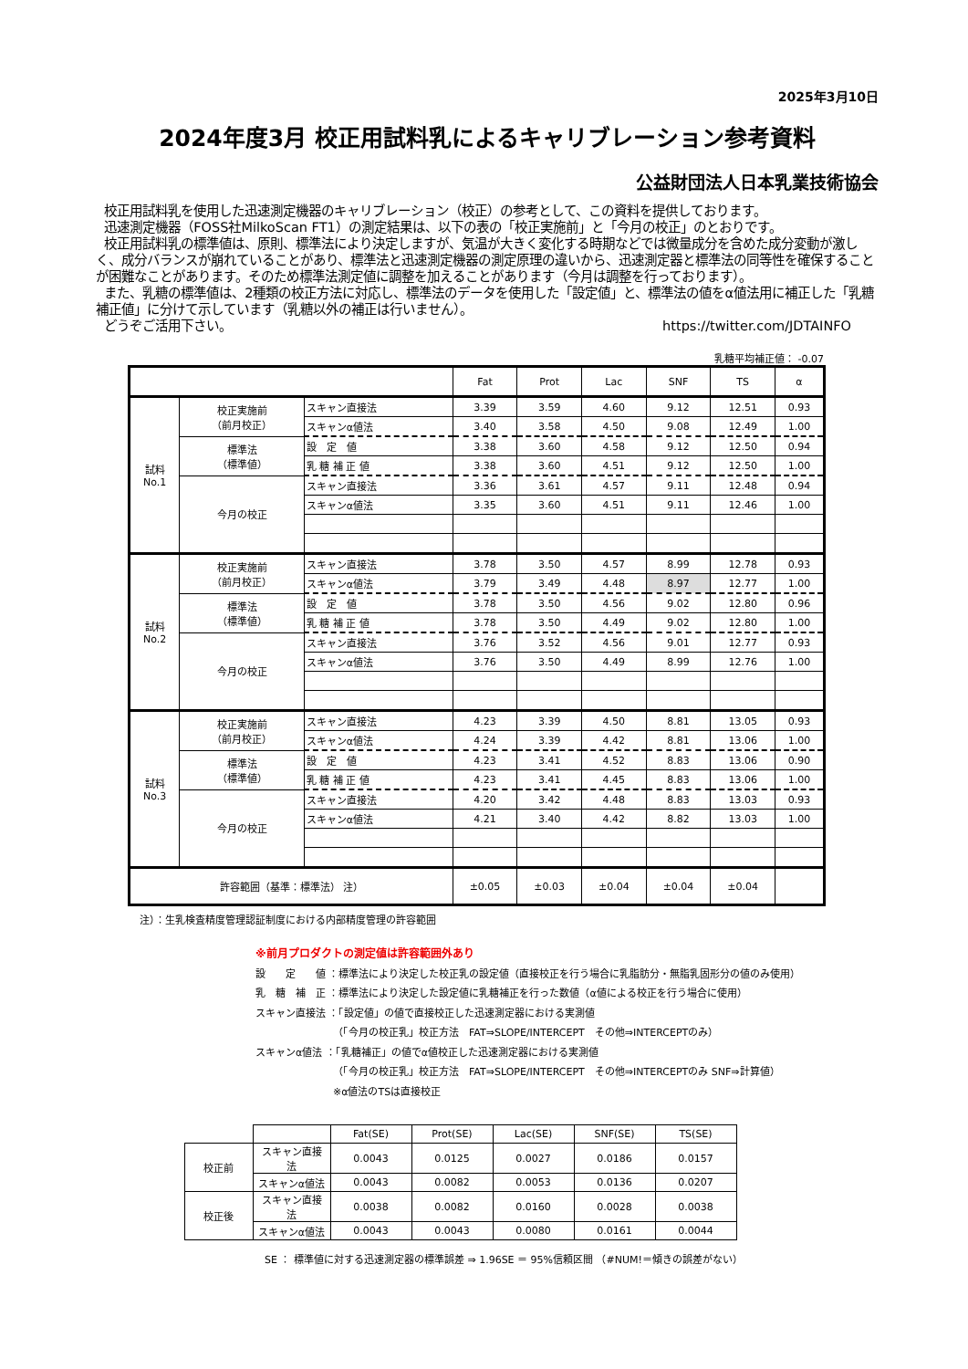2025年3月10日
2024年度3月 校正用試料乳によるキャリブレーション参考資料
公益財団法人日本乳業技術協会
校正用試料乳を使用した迅速測定機器のキャリブレーション（校正）の参考として、この資料を提供しております。
迅速測定機器（FOSS社MilkoScan FT1）の測定結果は、以下の表の「校正実施前」と「今月の校正」のとおりです。
校正用試料乳の標準値は、原則、標準法により決定しますが、気温が大きく変化する時期などでは微量成分を含めた成分変動が激しく、成分バランスが崩れていることがあり、標準法と迅速測定機器の測定原理の違いから、迅速測定器と標準法の同等性を確保することが困難なことがあります。そのため標準法測定値に調整を加えることがあります（今月は調整を行っております）。
また、乳糖の標準値は、2種類の校正方法に対応し、標準法のデータを使用した「設定値」と、標準法の値をα値法用に補正した「乳糖補正値」に分けて示しています（乳糖以外の補正は行いません）。
どうぞご活用下さい。 https://twitter.com/JDTAINFO
乳糖平均補正値： -0.07
| | | | Fat | Prot | Lac | SNF | TS | α |
| --- | --- | --- | --- | --- | --- | --- | --- | --- |
| 試料 No.1 | 校正実施前 （前月校正） | スキャン直接法 | 3.39 | 3.59 | 4.60 | 9.12 | 12.51 | 0.93 |
| | | スキャンα値法 | 3.40 | 3.58 | 4.50 | 9.08 | 12.49 | 1.00 |
| | 標準法 （標準値） | 設 定 値 | 3.38 | 3.60 | 4.58 | 9.12 | 12.50 | 0.94 |
| | | 乳 糖 補 正 値 | 3.38 | 3.60 | 4.51 | 9.12 | 12.50 | 1.00 |
| | 今月の校正 | スキャン直接法 | 3.36 | 3.61 | 4.57 | 9.11 | 12.48 | 0.94 |
| | | スキャンα値法 | 3.35 | 3.60 | 4.51 | 9.11 | 12.46 | 1.00 |
| 試料 No.2 | 校正実施前 （前月校正） | スキャン直接法 | 3.78 | 3.50 | 4.57 | 8.99 | 12.78 | 0.93 |
| | | スキャンα値法 | 3.79 | 3.49 | 4.48 | 8.97 | 12.77 | 1.00 |
| | 標準法 （標準値） | 設 定 値 | 3.78 | 3.50 | 4.56 | 9.02 | 12.80 | 0.96 |
| | | 乳 糖 補 正 値 | 3.78 | 3.50 | 4.49 | 9.02 | 12.80 | 1.00 |
| | 今月の校正 | スキャン直接法 | 3.76 | 3.52 | 4.56 | 9.01 | 12.77 | 0.93 |
| | | スキャンα値法 | 3.76 | 3.50 | 4.49 | 8.99 | 12.76 | 1.00 |
| 試料 No.3 | 校正実施前 （前月校正） | スキャン直接法 | 4.23 | 3.39 | 4.50 | 8.81 | 13.05 | 0.93 |
| | | スキャンα値法 | 4.24 | 3.39 | 4.42 | 8.81 | 13.06 | 1.00 |
| | 標準法 （標準値） | 設 定 値 | 4.23 | 3.41 | 4.52 | 8.83 | 13.06 | 0.90 |
| | | 乳 糖 補 正 値 | 4.23 | 3.41 | 4.45 | 8.83 | 13.06 | 1.00 |
| | 今月の校正 | スキャン直接法 | 4.20 | 3.42 | 4.48 | 8.83 | 13.03 | 0.93 |
| | | スキャンα値法 | 4.21 | 3.40 | 4.42 | 8.82 | 13.03 | 1.00 |
| 許容範囲（基準：標準法） 注） | | | ±0.05 | ±0.03 | ±0.04 | ±0.04 | ±0.04 | |
注）：生乳検査精度管理認証制度における内部精度管理の許容範囲
※前月プロダクトの測定値は許容範囲外あり
設　　定　　値 ：標準法により決定した校正乳の設定値（直接校正を行う場合に乳脂肪分・無脂乳固形分の値のみ使用）
乳　糖　補　正 ：標準法により決定した設定値に乳糖補正を行った数値（α値による校正を行う場合に使用）
スキャン直接法 ：「設定値」の値で直接校正した迅速測定器における実測値
（「今月の校正乳」校正方法　FAT⇒SLOPE/INTERCEPT　その他⇒INTERCEPTのみ）
スキャンα値法 ：「乳糖補正」の値でα値校正した迅速測定器における実測値
（「今月の校正乳」校正方法　FAT⇒SLOPE/INTERCEPT　その他⇒INTERCEPTのみ SNF⇒計算値）
※α値法のTSは直接校正
| | | Fat(SE) | Prot(SE) | Lac(SE) | SNF(SE) | TS(SE) |
| 校正前 | スキャン直接法 | 0.0043 | 0.0125 | 0.0027 | 0.0186 | 0.0157 |
| | スキャンα値法 | 0.0043 | 0.0082 | 0.0053 | 0.0136 | 0.0207 |
| 校正後 | スキャン直接法 | 0.0038 | 0.0082 | 0.0160 | 0.0028 | 0.0038 |
| | スキャンα値法 | 0.0043 | 0.0043 | 0.0080 | 0.0161 | 0.0044 |
SE ： 標準値に対する迅速測定器の標準誤差 ⇒ 1.96SE ＝ 95%信頼区間 （#NUM!＝傾きの誤差がない）